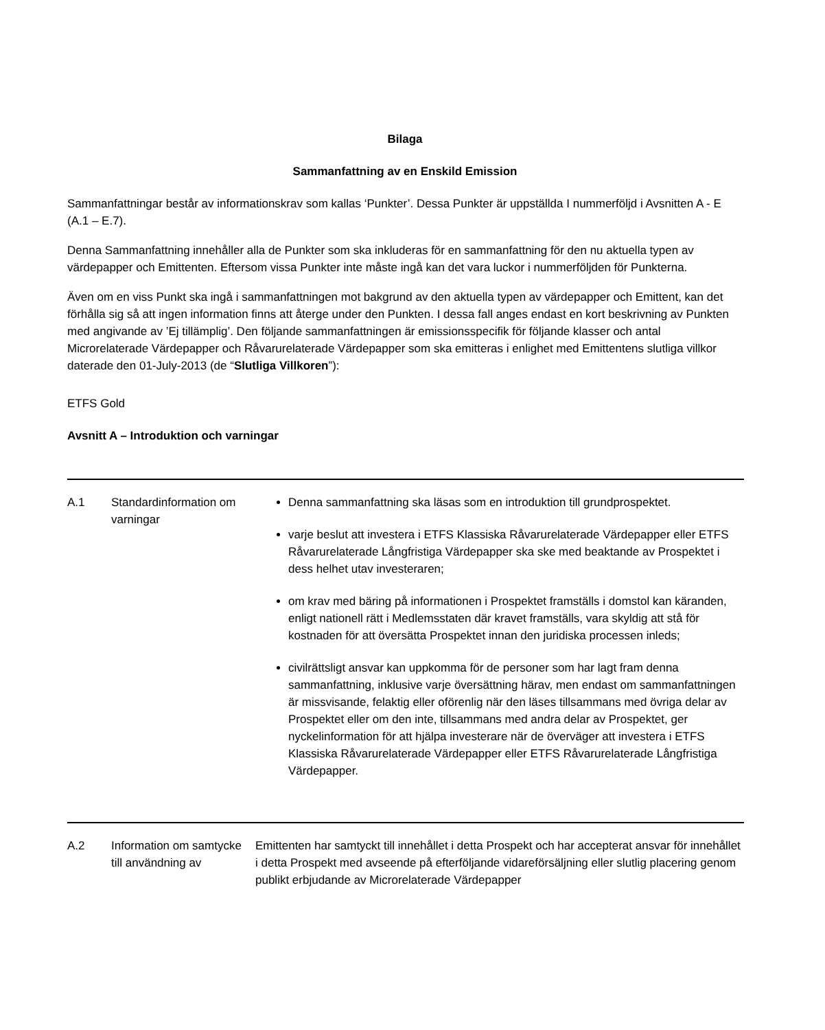Bilaga
Sammanfattning av en Enskild Emission
Sammanfattningar består av informationskrav som kallas ‘Punkter’. Dessa Punkter är uppställda I nummerföljd i Avsnitten A - E (A.1 – E.7).
Denna Sammanfattning innehåller alla de Punkter som ska inkluderas för en sammanfattning för den nu aktuella typen av värdepapper och Emittenten. Eftersom vissa Punkter inte måste ingå kan det vara luckor i nummerföljden för Punkterna.
Även om en viss Punkt ska ingå i sammanfattningen mot bakgrund av den aktuella typen av värdepapper och Emittent, kan det förhålla sig så att ingen information finns att återge under den Punkten. I dessa fall anges endast en kort beskrivning av Punkten med angivande av ’Ej tillämplig’. Den följande sammanfattningen är emissionsspecifik för följande klasser och antal Microrelaterade Värdepapper och Råvarurelaterade Värdepapper som ska emitteras i enlighet med Emittentens slutliga villkor daterade den 01-July-2013 (de “Slutliga Villkoren”):
ETFS Gold
Avsnitt A – Introduktion och varningar
| A.1 | Standardinformation om varningar | Denna sammanfattning ska läsas som en introduktion till grundprospektet. varje beslut att investera i ETFS Klassiska Råvarurelaterade Värdepapper eller ETFS Råvarurelaterade Långfristiga Värdepapper ska ske med beaktande av Prospektet i dess helhet utav investeraren; om krav med bäring på informationen i Prospektet framställs i domstol kan käranden, enligt nationell rätt i Medlemsstaten där kravet framställs, vara skyldig att stå för kostnaden för att översätta Prospektet innan den juridiska processen inleds; civilrättsligt ansvar kan uppkomma för de personer som har lagt fram denna sammanfattning, inklusive varje översättning härav, men endast om sammanfattningen är missvisande, felaktig eller oförenlig när den läses tillsammans med övriga delar av Prospektet eller om den inte, tillsammans med andra delar av Prospektet, ger nyckelinformation för att hjälpa investerare när de överväger att investera i ETFS Klassiska Råvarurelaterade Värdepapper eller ETFS Råvarurelaterade Långfristiga Värdepapper. |
| A.2 | Information om samtycke till användning av | Emittenten har samtyckt till innehållet i detta Prospekt och har accepterat ansvar för innehållet i detta Prospekt med avseende på efterföljande vidareförsäljning eller slutlig placering genom publikt erbjudande av Microrelaterade Värdepapper |